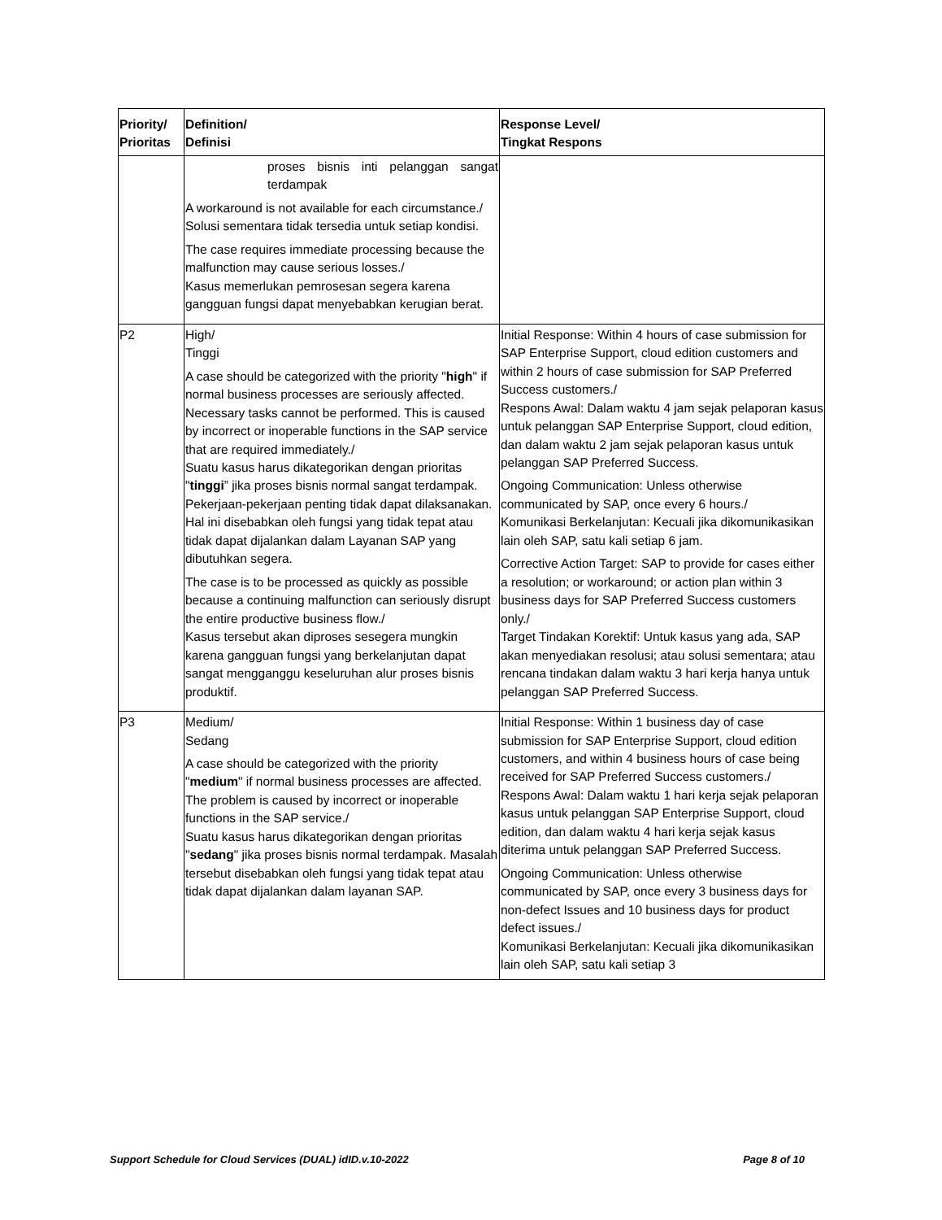| Priority/ Prioritas | Definition/ Definisi | Response Level/ Tingkat Respons |
| --- | --- | --- |
| | proses bisnis inti pelanggan sangat terdampak A workaround is not available for each circumstance./ Solusi sementara tidak tersedia untuk setiap kondisi. The case requires immediate processing because the malfunction may cause serious losses./ Kasus memerlukan pemrosesan segera karena gangguan fungsi dapat menyebabkan kerugian berat. | |
| P2 | High/ Tinggi A case should be categorized with the priority " high " if normal business processes are seriously affected. Necessary tasks cannot be performed. This is caused by incorrect or inoperable functions in the SAP service that are required immediately./ Suatu kasus harus dikategorikan dengan prioritas " tinggi ” jika proses bisnis normal sangat terdampak. Pekerjaan-pekerjaan penting tidak dapat dilaksanakan. Hal ini disebabkan oleh fungsi yang tidak tepat atau tidak dapat dijalankan dalam Layanan SAP yang dibutuhkan segera. The case is to be processed as quickly as possible because a continuing malfunction can seriously disrupt the entire productive business flow./ Kasus tersebut akan diproses sesegera mungkin karena gangguan fungsi yang berkelanjutan dapat sangat mengganggu keseluruhan alur proses bisnis produktif. | Initial Response: Within 4 hours of case submission for SAP Enterprise Support, cloud edition customers and within 2 hours of case submission for SAP Preferred Success customers./ Respons Awal: Dalam waktu 4 jam sejak pelaporan kasus untuk pelanggan SAP Enterprise Support, cloud edition, dan dalam waktu 2 jam sejak pelaporan kasus untuk pelanggan SAP Preferred Success. Ongoing Communication: Unless otherwise communicated by SAP, once every 6 hours./ Komunikasi Berkelanjutan: Kecuali jika dikomunikasikan lain oleh SAP, satu kali setiap 6 jam. Corrective Action Target: SAP to provide for cases either a resolution; or workaround; or action plan within 3 business days for SAP Preferred Success customers only./ Target Tindakan Korektif: Untuk kasus yang ada, SAP akan menyediakan resolusi; atau solusi sementara; atau rencana tindakan dalam waktu 3 hari kerja hanya untuk pelanggan SAP Preferred Success. |
| P3 | Medium/ Sedang A case should be categorized with the priority " medium " if normal business processes are affected. The problem is caused by incorrect or inoperable functions in the SAP service./ Suatu kasus harus dikategorikan dengan prioritas " sedang " jika proses bisnis normal terdampak. Masalah tersebut disebabkan oleh fungsi yang tidak tepat atau tidak dapat dijalankan dalam layanan SAP. | Initial Response: Within 1 business day of case submission for SAP Enterprise Support, cloud edition customers, and within 4 business hours of case being received for SAP Preferred Success customers./ Respons Awal: Dalam waktu 1 hari kerja sejak pelaporan kasus untuk pelanggan SAP Enterprise Support, cloud edition, dan dalam waktu 4 hari kerja sejak kasus diterima untuk pelanggan SAP Preferred Success. Ongoing Communication: Unless otherwise communicated by SAP, once every 3 business days for non-defect Issues and 10 business days for product defect issues./ Komunikasi Berkelanjutan: Kecuali jika dikomunikasikan lain oleh SAP, satu kali setiap 3 |
Support Schedule for Cloud Services (DUAL) idID.v.10-2022 Page 8 of 10